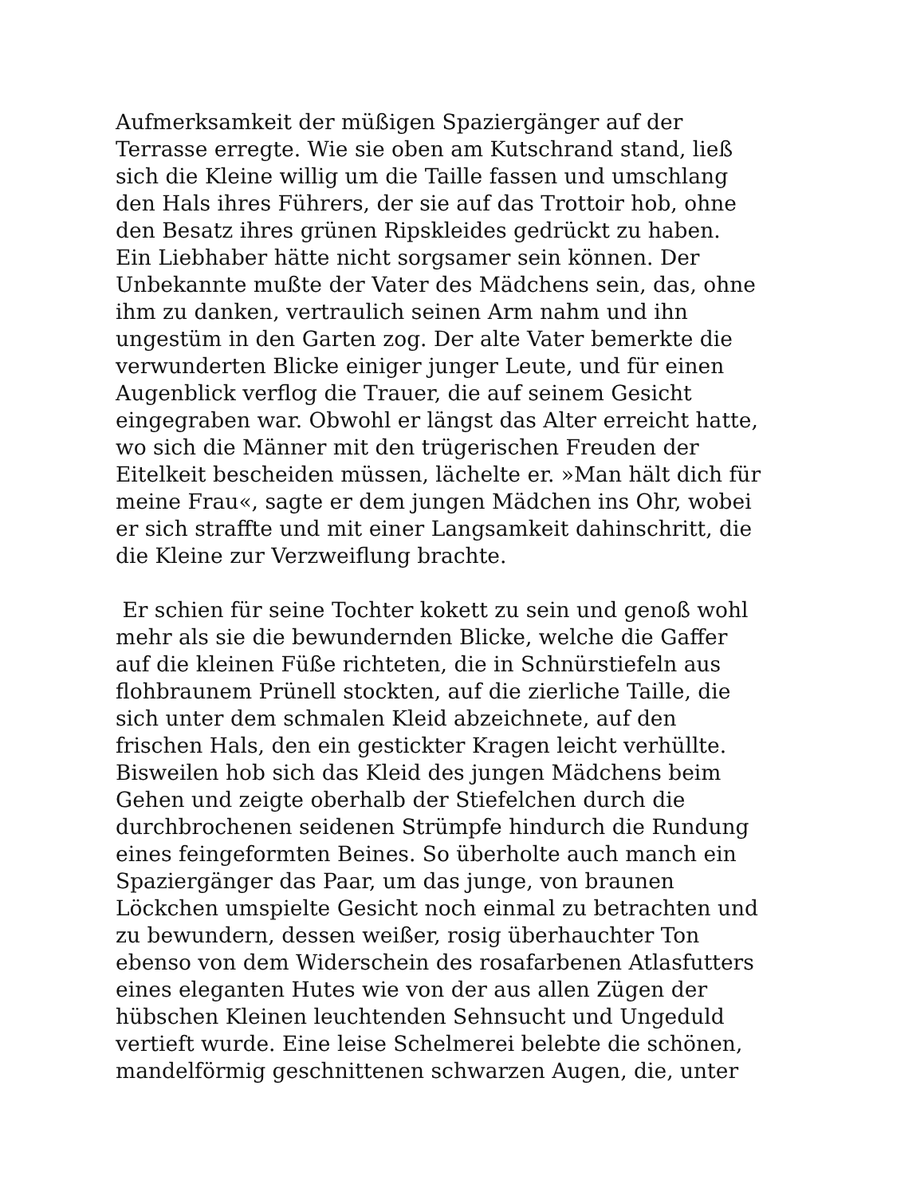Aufmerksamkeit der müßigen Spaziergänger auf der
Terrasse erregte. Wie sie oben am Kutschrand stand, ließ
sich die Kleine willig um die Taille fassen und umschlang
den Hals ihres Führers, der sie auf das Trottoir hob, ohne
den Besatz ihres grünen Ripskleides gedrückt zu haben.
Ein Liebhaber hätte nicht sorgsamer sein können. Der
Unbekannte mußte der Vater des Mädchens sein, das, ohne
ihm zu danken, vertraulich seinen Arm nahm und ihn
ungestüm in den Garten zog. Der alte Vater bemerkte die
verwunderten Blicke einiger junger Leute, und für einen
Augenblick verflog die Trauer, die auf seinem Gesicht
eingegraben war. Obwohl er längst das Alter erreicht hatte,
wo sich die Männer mit den trügerischen Freuden der
Eitelkeit bescheiden müssen, lächelte er. »Man hält dich für
meine Frau«, sagte er dem jungen Mädchen ins Ohr, wobei
er sich straffte und mit einer Langsamkeit dahinschritt, die
die Kleine zur Verzweiflung brachte.
Er schien für seine Tochter kokett zu sein und genoß wohl
mehr als sie die bewundernden Blicke, welche die Gaffer
auf die kleinen Füße richteten, die in Schnürstiefeln aus
flohbraunem Prünell stockten, auf die zierliche Taille, die
sich unter dem schmalen Kleid abzeichnete, auf den
frischen Hals, den ein gestickter Kragen leicht verhüllte.
Bisweilen hob sich das Kleid des jungen Mädchens beim
Gehen und zeigte oberhalb der Stiefelchen durch die
durchbrochenen seidenen Strümpfe hindurch die Rundung
eines feingeformten Beines. So überholte auch manch ein
Spaziergänger das Paar, um das junge, von braunen
Löckchen umspielte Gesicht noch einmal zu betrachten und
zu bewundern, dessen weißer, rosig überhauchter Ton
ebenso von dem Widerschein des rosafarbenen Atlasfutters
eines eleganten Hutes wie von der aus allen Zügen der
hübschen Kleinen leuchtenden Sehnsucht und Ungeduld
vertieft wurde. Eine leise Schelmerei belebte die schönen,
mandelförmig geschnittenen schwarzen Augen, die, unter